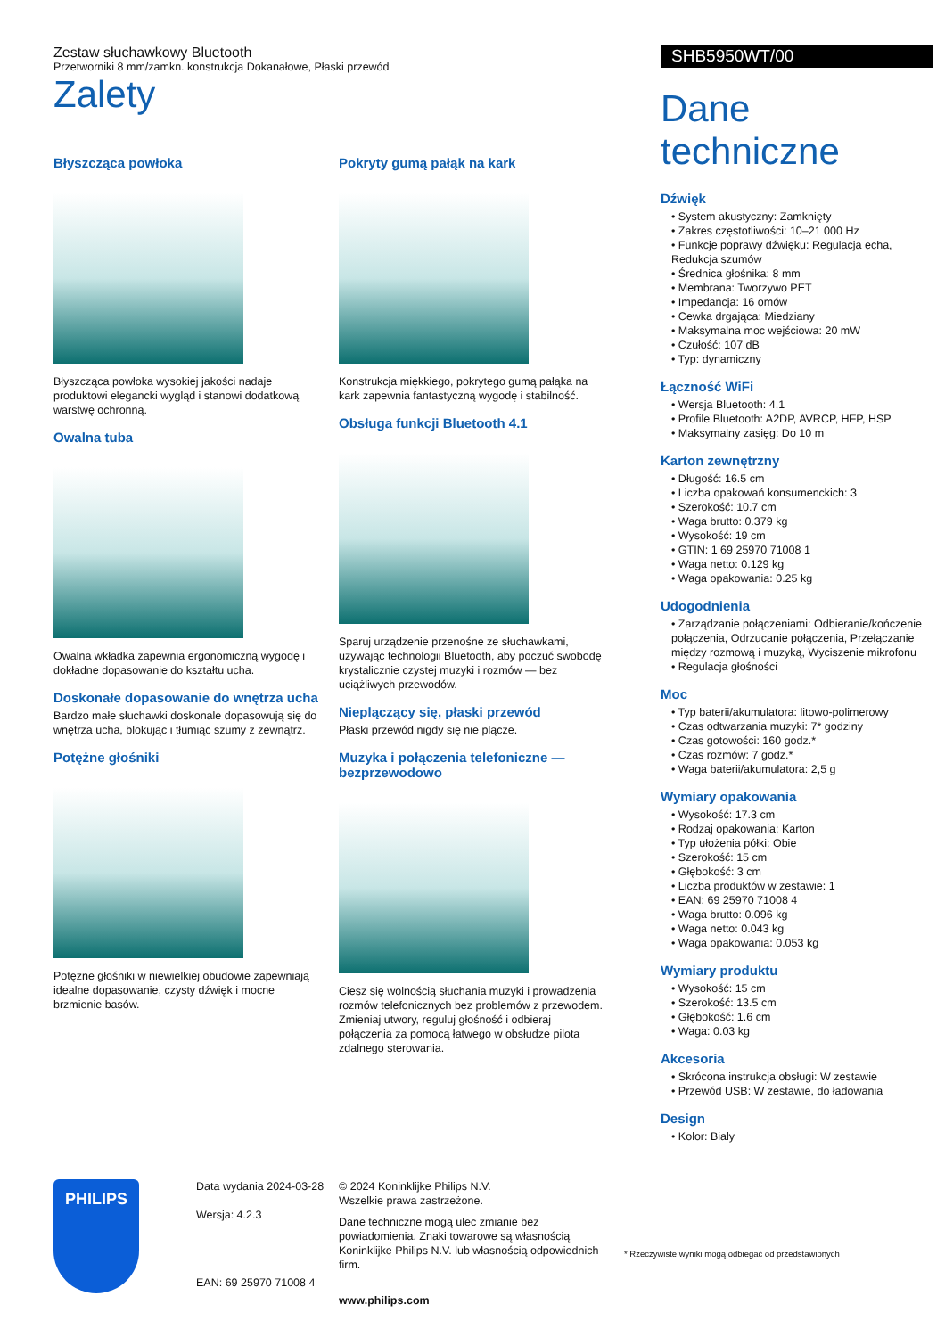Zestaw słuchawkowy Bluetooth
Przetworniki 8 mm/zamkn. konstrukcja Dokanałowe, Płaski przewód
Zalety
Błyszcząca powłoka
Błyszcząca powłoka wysokiej jakości nadaje produktowi elegancki wygląd i stanowi dodatkową warstwę ochronną.
Owalna tuba
Owalna wkładka zapewnia ergonomiczną wygodę i dokładne dopasowanie do kształtu ucha.
Doskonałe dopasowanie do wnętrza ucha
Bardzo małe słuchawki doskonale dopasowują się do wnętrza ucha, blokując i tłumiąc szumy z zewnątrz.
Potężne głośniki
Potężne głośniki w niewielkiej obudowie zapewniają idealne dopasowanie, czysty dźwięk i mocne brzmienie basów.
Pokryty gumą pałąk na kark
Konstrukcja miękkiego, pokrytego gumą pałąka na kark zapewnia fantastyczną wygodę i stabilność.
Obsługa funkcji Bluetooth 4.1
Sparuj urządzenie przenośne ze słuchawkami, używając technologii Bluetooth, aby poczuć swobodę krystalicznie czystej muzyki i rozmów — bez uciążliwych przewodów.
Nieplączący się, płaski przewód
Płaski przewód nigdy się nie plącze.
Muzyka i połączenia telefoniczne — bezprzewodowo
Ciesz się wolnością słuchania muzyki i prowadzenia rozmów telefonicznych bez problemów z przewodem. Zmieniaj utwory, reguluj głośność i odbieraj połączenia za pomocą łatwego w obsłudze pilota zdalnego sterowania.
SHB5950WT/00
Dane techniczne
Dźwięk
• System akustyczny: Zamknięty
• Zakres częstotliwości: 10–21 000 Hz
• Funkcje poprawy dźwięku: Regulacja echa, Redukcja szumów
• Średnica głośnika: 8 mm
• Membrana: Tworzywo PET
• Impedancja: 16 omów
• Cewka drgająca: Miedziany
• Maksymalna moc wejściowa: 20 mW
• Czułość: 107 dB
• Typ: dynamiczny
Łączność WiFi
• Wersja Bluetooth: 4,1
• Profile Bluetooth: A2DP, AVRCP, HFP, HSP
• Maksymalny zasięg: Do 10 m
Karton zewnętrzny
• Długość: 16.5 cm
• Liczba opakowań konsumenckich: 3
• Szerokość: 10.7 cm
• Waga brutto: 0.379 kg
• Wysokość: 19 cm
• GTIN: 1 69 25970 71008 1
• Waga netto: 0.129 kg
• Waga opakowania: 0.25 kg
Udogodnienia
• Zarządzanie połączeniami: Odbieranie/kończenie połączenia, Odrzucanie połączenia, Przełączanie między rozmową i muzyką, Wyciszenie mikrofonu
• Regulacja głośności
Moc
• Typ baterii/akumulatora: litowo-polimerowy
• Czas odtwarzania muzyki: 7* godziny
• Czas gotowości: 160 godz.*
• Czas rozmów: 7 godz.*
• Waga baterii/akumulatora: 2,5 g
Wymiary opakowania
• Wysokość: 17.3 cm
• Rodzaj opakowania: Karton
• Typ ułożenia półki: Obie
• Szerokość: 15 cm
• Głębokość: 3 cm
• Liczba produktów w zestawie: 1
• EAN: 69 25970 71008 4
• Waga brutto: 0.096 kg
• Waga netto: 0.043 kg
• Waga opakowania: 0.053 kg
Wymiary produktu
• Wysokość: 15 cm
• Szerokość: 13.5 cm
• Głębokość: 1.6 cm
• Waga: 0.03 kg
Akcesoria
• Skrócona instrukcja obsługi: W zestawie
• Przewód USB: W zestawie, do ładowania
Design
• Kolor: Biały
PHILIPS
Data wydania 2024-03-28
Wersja: 4.2.3
EAN: 69 25970 71008 4
© 2024 Koninklijke Philips N.V.
Wszelkie prawa zastrzeżone.
Dane techniczne mogą ulec zmianie bez powiadomienia. Znaki towarowe są własnością Koninklijke Philips N.V. lub własnością odpowiednich firm.
www.philips.com
* Rzeczywiste wyniki mogą odbiegać od przedstawionych